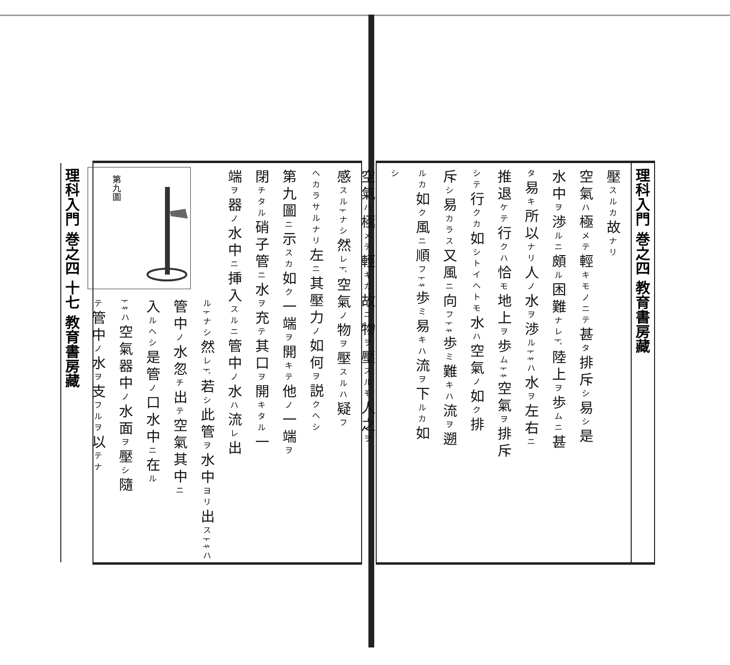理科入門 巻之四 教育書房藏
壓スルカ故ナリ
空氣ハ極メテ輕キモノニテ甚タ排斥シ易シ是
水中ヲ渉ルニ頗ル困難ナレ ﾄﾞ陸上ヲ歩ムニ甚
タ易キ所以ナリ人ノ水ヲ渉ルﾄｷ ハ水ヲ左右ニ
推退ケテ行クハ恰モ地上ヲ歩ムﾄｷ空氣ヲ排斥
シテ行クカ如シトイヘトモ水ハ空氣ノ如ク排
斥シ易カラス又風ニ向フﾄｷ歩ミ難キハ流ヲ遡
ルカ如ク風ニ順フﾄｷ歩ミ易キハ流ヲ下ルカ如
シ
空氣ハ極メテ輕キカ故ニ物ヲ壓スルモ人之ヲ
感スル ﾄナシ然レﾄﾞ空氣ノ物ヲ壓スル ハ疑フ
ヘカラサルナリ左ニ其壓力ノ如何ヲ説クヘシ
第九圖ニ示スカ如ク一端ヲ開キテ他ノ一端ヲ
閉チタル硝子管ニ水ヲ充テ其口ヲ開キタル一
端ヲ器ノ水中ニ挿入スル ニ管中ノ水ハ流レ出
第九圖
ルﾄナシ然レﾄﾞ若シ此管ヲ水中ヨリ出スﾄｷ ハ
管中ノ水忽チ出テ空氣其中ニ
入ルヘシ是管ノ口水中ニ在ル
ﾄｷ ハ空氣器中ノ水面ヲ壓シ隨
テ管中ノ水ヲ支フルヲ以テナ
理科入門 巻之四 十七 教育書房藏